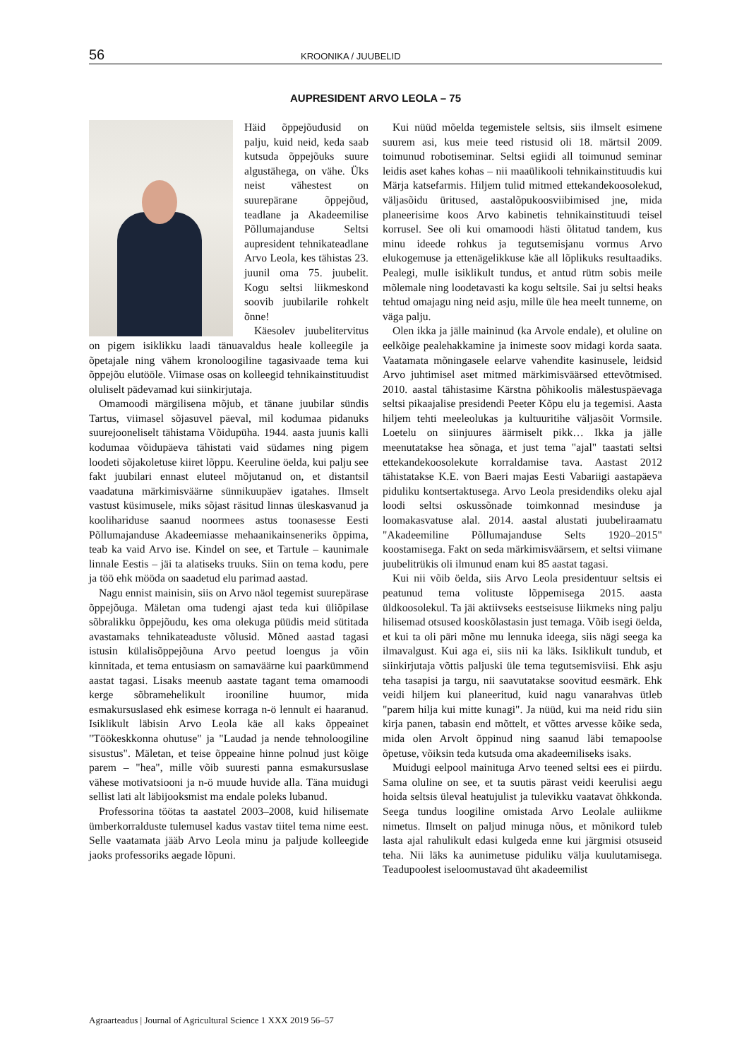56 KROONIKA / JUUBELID
AUPRESIDENT ARVO LEOLA – 75
Häid õppejõudusid on palju, kuid neid, keda saab kutsuda õppejõuks suure algustähega, on vähe. Üks neist vähestest on suurepärane õppejõud, teadlane ja Akadeemilise Põllumajanduse Seltsi aupresident tehnikateadlane Arvo Leola, kes tähistas 23. juunil oma 75. juubelit. Kogu seltsi liikmeskond soovib juubilarile rohkelt õnne!
Käesolev juubelitervitus on pigem isiklikku laadi tänuavaldus heale kolleegile ja õpetajale ning vähem kronoloogiline tagasivaade tema kui õppejõu elutööle. Viimase osas on kolleegid tehnikainstituudist oluliselt pädevamad kui siinkirjutaja.
Omamoodi märgilisena mõjub, et tänane juubilar sündis Tartus, viimasel sõjasuvel päeval, mil kodumaa pidanuks suurejooneliselt tähistama Võidupüha. 1944. aasta juunis kalli kodumaa võidupäeva tähistati vaid südames ning pigem loodeti sõjakoletuse kiiret lõppu. Keeruline öelda, kui palju see fakt juubilari ennast eluteel mõjutanud on, et distantsil vaadatuna märkimisväärne sünnikuupäev igatahes. Ilmselt vastust küsimusele, miks sõjast räsitud linnas üleskasvanud ja kooliharidusе saanud noormees astus toonasesse Eesti Põllumajanduse Akadeemiasse mehaanikainseneriks õppima, teab ka vaid Arvo ise. Kindel on see, et Tartule – kaunimale linnale Eestis – jäi ta alatiseks truuks. Siin on tema kodu, pere ja töö ehk mööda on saadetud elu parimad aastad.
Nagu ennist mainisin, siis on Arvo näol tegemist suurepärase õppejõuga. Mäletan oma tudengi ajast teda kui üliõpilase sõbralikku õppejõudu, kes oma olekuga püüdis meid sütitada avastamaks tehnikateaduste võlusid. Mõned aastad tagasi istusin külalisõppejõuna Arvo peetud loengus ja võin kinnitada, et tema entusiasm on samaväärne kui paarkümmend aastat tagasi. Lisaks meenub aastate tagant tema omamoodi kerge sõbramehelikult irooniline huumor, mida esmakursuslased ehk esimese korraga n-ö lennult ei haaranud. Isiklikult läbisin Arvo Leola käe all kaks õppeainet "Töökeskkonna ohutuse" ja "Laudad ja nende tehnoloogiline sisustus". Mäletan, et teise õppeaine hinne polnud just kõige parem – "hea", mille võib suuresti panna esmakursuslase vähese motivatsiooni ja n-ö muude huvide alla. Täna muidugi sellist lati alt läbijooksmist ma endale poleks lubanud.
Professorina töötas ta aastatel 2003–2008, kuid hilisemate ümberkorralduste tulemusel kadus vastav tiitel tema nime eest. Selle vaatamata jääb Arvo Leola minu ja paljude kolleegide jaoks professoriks aegade lõpuni.
Kui nüüd mõelda tegemistele seltsis, siis ilmselt esimene suurem asi, kus meie teed ristusid oli 18. märtsil 2009. toimunud robotiseminar. Seltsi egiidi all toimunud seminar leidis aset kahes kohas – nii maaülikooli tehnikainstituudis kui Märja katsefarmis. Hiljem tulid mitmed ettekandekoosolekud, väljasõidu üritused, aastalõpukoosviibimised jne, mida planeerisime koos Arvo kabinetis tehnikainstituudi teisel korrusel. See oli kui omamoodi hästi õlitatud tandem, kus minu ideede rohkus ja tegutsemisjanu vormus Arvo elukogemuse ja ettenägelikkuse käe all lõplikuks resultaadiks. Pealegi, mulle isiklikult tundus, et antud rütm sobis meile mõlemale ning loodetavasti ka kogu seltsile. Sai ju seltsi heaks tehtud omajagu ning neid asju, mille üle hea meelt tunneme, on väga palju.
Olen ikka ja jälle maininud (ka Arvole endale), et oluline on eelkõige pealehakkamine ja inimeste soov midagi korda saata. Vaatamata mõningasele eelarve vahendite kasinusele, leidsid Arvo juhtimisel aset mitmed märkimisväärsed ettevõtmised. 2010. aastal tähistasime Kärstna põhikoolis mälestuspäevaga seltsi pikaajalise presidendi Peeter Kõpu elu ja tegemisi. Aasta hiljem tehti meeleolukas ja kultuuritihe väljasõit Vormsile. Loetelu on siinjuures äärmiselt pikk… Ikka ja jälle meenutatakse hea sõnaga, et just tema "ajal" taastati seltsi ettekandekoosolekute korraldamise tava. Aastast 2012 tähistatakse K.E. von Baeri majas Eesti Vabariigi aastapäeva piduliku kontsertaktusega. Arvo Leola presidendiks oleku ajal loodi seltsi oskussõnade toimkonnad mesinduse ja loomakasvatuse alal. 2014. aastal alustati juubeliraamatu "Akadeemiline Põllumajanduse Selts 1920–2015" koostamisega. Fakt on seda märkimisväärsem, et seltsi viimane juubelitrükis oli ilmunud enam kui 85 aastat tagasi.
Kui nii võib öelda, siis Arvo Leola presidentuur seltsis ei peatunud tema volituste lõppemisega 2015. aasta üldkoosolekul. Ta jäi aktiivseks eestseisuse liikmeks ning palju hilisemad otsused kooskõlastasin just temaga. Võib isegi öelda, et kui ta oli päri mõne mu lennuka ideega, siis nägi seega ka ilmavalgust. Kui aga ei, siis nii ka läks. Isiklikult tundub, et siinkirjutaja võttis paljuski üle tema tegutsemisviisi. Ehk asju teha tasapisi ja targu, nii saavutatakse soovitud eesmärk. Ehk veidi hiljem kui planeeritud, kuid nagu vanarahvas ütleb "parem hilja kui mitte kunagi". Ja nüüd, kui ma neid ridu siin kirja panen, tabasin end mõttelt, et võttes arvesse kõike seda, mida olen Arvolt õppinud ning saanud läbi temapoolse õpetuse, võiksin teda kutsuda oma akadeemiliseks isaks.
Muidugi eelpool mainituga Arvo teened seltsi ees ei piirdu. Sama oluline on see, et ta suutis pärast veidi keerulisi aegu hoida seltsis üleval heatujulist ja tulevikku vaatavat õhkkonda. Seega tundus loogiline omistada Arvo Leolale auliikme nimetus. Ilmselt on paljud minuga nõus, et mõnikord tuleb lasta ajal rahulikult edasi kulgeda enne kui järgmisi otsuseid teha. Nii läks ka aunimetuse piduliku välja kuulutamisega. Teadupoolest iseloomustavad üht akadeemilist
Agraarteadus | Journal of Agricultural Science 1 XXX 2019 56–57